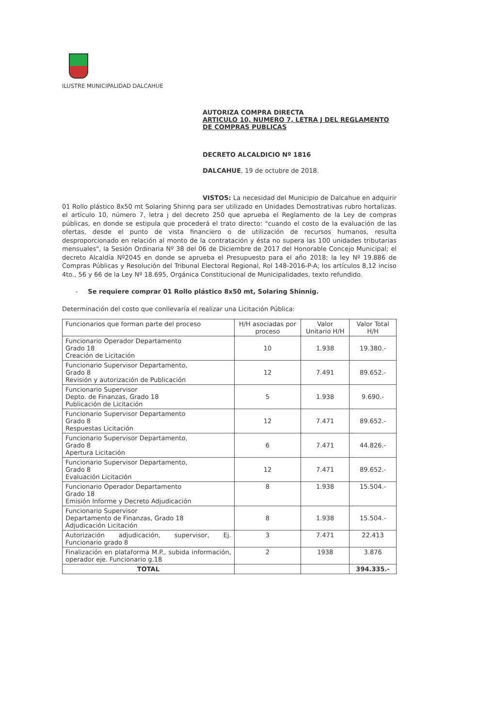ILUSTRE MUNICIPALIDAD DALCAHUE
AUTORIZA COMPRA DIRECTA
ARTICULO 10, NUMERO 7, LETRA J DEL REGLAMENTO DE COMPRAS PUBLICAS
DECRETO ALCALDICIO Nº 1816
DALCAHUE, 19 de octubre de 2018.
VISTOS: La necesidad del Municipio de Dalcahue en adquirir 01 Rollo plástico 8x50 mt Solaring Shinng para ser utilizado en Unidades Demostrativas rubro hortalizas. el artículo 10, número 7, letra j del decreto 250 que aprueba el Reglamento de la Ley de compras públicas, en donde se estipula que procederá el trato directo: "cuando el costo de la evaluación de las ofertas, desde el punto de vista financiero o de utilización de recursos humanos, resulta desproporcionado en relación al monto de la contratación y ésta no supera las 100 unidades tributarias mensuales", la Sesión Ordinaria Nº 38 del 06 de Diciembre de 2017 del Honorable Concejo Municipal; el decreto Alcaldía Nº2045 en donde se aprueba el Presupuesto para el año 2018; la ley Nº 19.886 de Compras Públicas y Resolución del Tribunal Electoral Regional, Rol 148-2016-P-A; los artículos 8,12 inciso 4to., 56 y 66 de la Ley Nº 18.695, Orgánica Constitucional de Municipalidades, texto refundido.
- Se requiere comprar 01 Rollo plástico 8x50 mt, Solaring Shinnig.
Determinación del costo que conllevaría el realizar una Licitación Pública:
| Funcionarios que forman parte del proceso | H/H asociadas por proceso | Valor Unitario H/H | Valor Total H/H |
| Funcionario Operador Departamento Grado 18 Creación de Licitación | 10 | 1.938 | 19.380.- |
| Funcionario Supervisor Departamento, Grado 8 Revisión y autorización de Publicación | 12 | 7.491 | 89.652.- |
| Funcionario Supervisor Depto. de Finanzas, Grado 18 Publicación de Licitación | 5 | 1.938 | 9.690.- |
| Funcionario Supervisor Departamento Grado 8 Respuestas Licitación | 12 | 7.471 | 89.652.- |
| Funcionario Supervisor Departamento, Grado 8 Apertura Licitación | 6 | 7.471 | 44.826.- |
| Funcionario Supervisor Departamento, Grado 8 Evaluación Licitación | 12 | 7.471 | 89.652.- |
| Funcionario Operador Departamento Grado 18 Emisión Informe y Decreto Adjudicación | 8 | 1.938 | 15.504.- |
| Funcionario Supervisor Departamento de Finanzas, Grado 18 Adjudicación Licitación | 8 | 1.938 | 15.504.- |
| Autorización adjudicación, supervisor, Ej. Funcionario grado 8 | 3 | 7.471 | 22.413 |
| Finalización en plataforma M.P., subida información, operador eje. Funcionario g.18 | 2 | 1938 | 3.876 |
| TOTAL | | | 394.335.- |